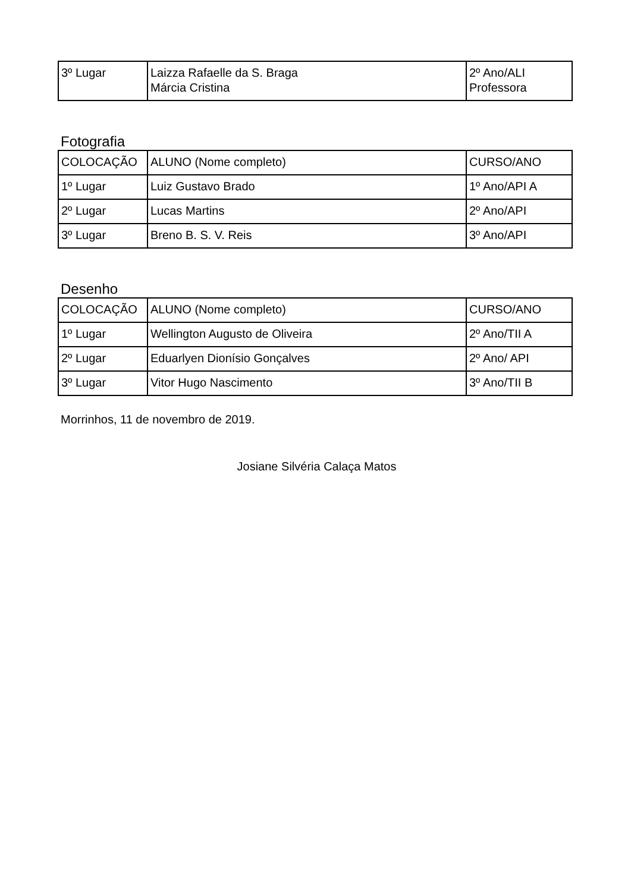| 3º Lugar | Laizza Rafaelle da S. Braga Márcia Cristina | 2º Ano/ALI Professora |
Fotografia
| COLOCAÇÃO | ALUNO (Nome completo) | CURSO/ANO |
| 1º Lugar | Luiz Gustavo Brado | 1º Ano/API A |
| 2º Lugar | Lucas Martins | 2º Ano/API |
| 3º Lugar | Breno B. S. V. Reis | 3º Ano/API |
Desenho
| COLOCAÇÃO | ALUNO (Nome completo) | CURSO/ANO |
| 1º Lugar | Wellington Augusto de Oliveira | 2º Ano/TII A |
| 2º Lugar | Eduarlyen Dionísio Gonçalves | 2º Ano/ API |
| 3º Lugar | Vitor Hugo Nascimento | 3º Ano/TII B |
Morrinhos, 11 de novembro de 2019.
Josiane Silvéria Calaça Matos